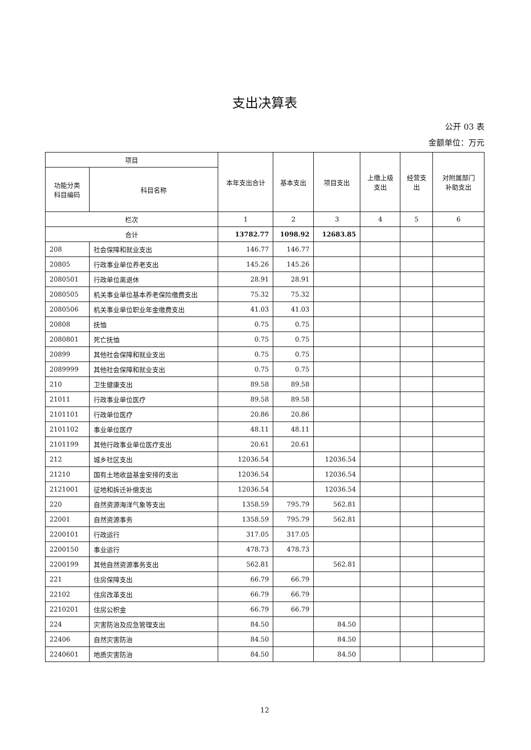支出决算表
公开 03 表
金额单位：万元
| 项目 | | 本年支出合计 | 基本支出 | 项目支出 | 上缴上级 支出 | 经营支 出 | 对附属部门 补助支出 |
| --- | --- | --- | --- | --- | --- | --- | --- |
| 功能分类 科目编码 | 科目名称 | | | | | | |
| 栏次 | | 1 | 2 | 3 | 4 | 5 | 6 |
| 合计 | | 13782.77 | 1098.92 | 12683.85 | | | |
| 208 | 社会保障和就业支出 | 146.77 | 146.77 | | | | |
| 20805 | 行政事业单位养老支出 | 145.26 | 145.26 | | | | |
| 2080501 | 行政单位离退休 | 28.91 | 28.91 | | | | |
| 2080505 | 机关事业单位基本养老保险缴费支出 | 75.32 | 75.32 | | | | |
| 2080506 | 机关事业单位职业年金缴费支出 | 41.03 | 41.03 | | | | |
| 20808 | 抚恤 | 0.75 | 0.75 | | | | |
| 2080801 | 死亡抚恤 | 0.75 | 0.75 | | | | |
| 20899 | 其他社会保障和就业支出 | 0.75 | 0.75 | | | | |
| 2089999 | 其他社会保障和就业支出 | 0.75 | 0.75 | | | | |
| 210 | 卫生健康支出 | 89.58 | 89.58 | | | | |
| 21011 | 行政事业单位医疗 | 89.58 | 89.58 | | | | |
| 2101101 | 行政单位医疗 | 20.86 | 20.86 | | | | |
| 2101102 | 事业单位医疗 | 48.11 | 48.11 | | | | |
| 2101199 | 其他行政事业单位医疗支出 | 20.61 | 20.61 | | | | |
| 212 | 城乡社区支出 | 12036.54 | | 12036.54 | | | |
| 21210 | 国有土地收益基金安排的支出 | 12036.54 | | 12036.54 | | | |
| 2121001 | 征地和拆迁补偿支出 | 12036.54 | | 12036.54 | | | |
| 220 | 自然资源海洋气象等支出 | 1358.59 | 795.79 | 562.81 | | | |
| 22001 | 自然资源事务 | 1358.59 | 795.79 | 562.81 | | | |
| 2200101 | 行政运行 | 317.05 | 317.05 | | | | |
| 2200150 | 事业运行 | 478.73 | 478.73 | | | | |
| 2200199 | 其他自然资源事务支出 | 562.81 | | 562.81 | | | |
| 221 | 住房保障支出 | 66.79 | 66.79 | | | | |
| 22102 | 住房改革支出 | 66.79 | 66.79 | | | | |
| 2210201 | 住房公积金 | 66.79 | 66.79 | | | | |
| 224 | 灾害防治及应急管理支出 | 84.50 | | 84.50 | | | |
| 22406 | 自然灾害防治 | 84.50 | | 84.50 | | | |
| 2240601 | 地质灾害防治 | 84.50 | | 84.50 | | | |
12